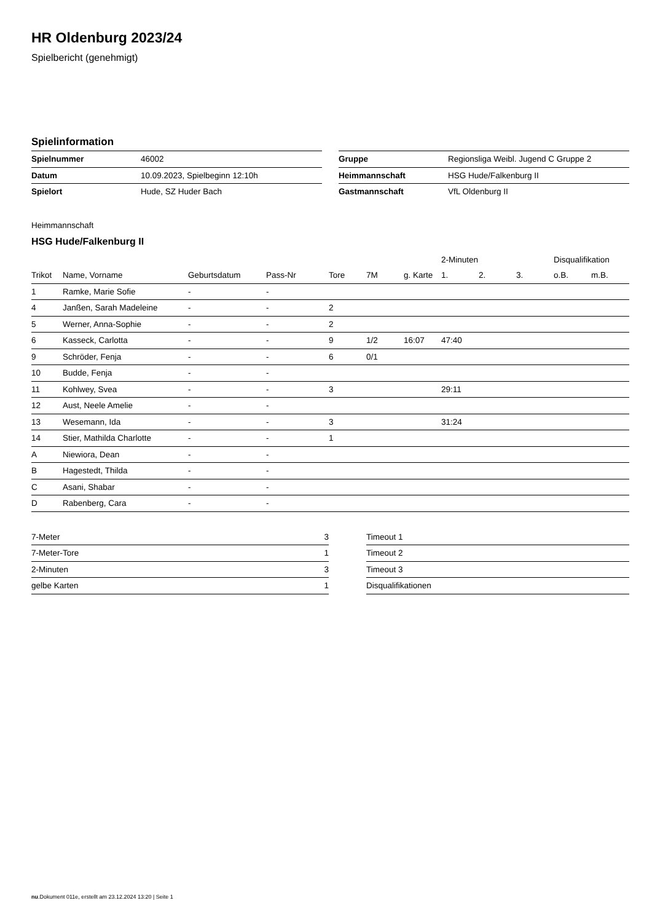HR Oldenburg 2023/24
Spielbericht (genehmigt)
Spielinformation
| Spielnummer | 46002 |
| Datum | 10.09.2023, Spielbeginn 12:10h |
| Spielort | Hude, SZ Huder Bach |
| Gruppe | Regionsliga Weibl. Jugend C Gruppe 2 |
| Heimmannschaft | HSG Hude/Falkenburg II |
| Gastmannschaft | VfL Oldenburg II |
Heimmannschaft
HSG Hude/Falkenburg II
| | | | | | | | 2-Minuten | | | Disqualifikation | |
| --- | --- | --- | --- | --- | --- | --- | --- | --- | --- | --- | --- |
| Trikot | Name, Vorname | Geburtsdatum | Pass-Nr | Tore | 7M | g. Karte | 1. | 2. | 3. | o.B. | m.B. |
| 1 | Ramke, Marie Sofie | - | - | | | | | | | | |
| 4 | Janßen, Sarah Madeleine | - | - | 2 | | | | | | | |
| 5 | Werner, Anna-Sophie | - | - | 2 | | | | | | | |
| 6 | Kasseck, Carlotta | - | - | 9 | 1/2 | 16:07 | 47:40 | | | | |
| 9 | Schröder, Fenja | - | - | 6 | 0/1 | | | | | | |
| 10 | Budde, Fenja | - | - | | | | | | | | |
| 11 | Kohlwey, Svea | - | - | 3 | | | 29:11 | | | | |
| 12 | Aust, Neele Amelie | - | - | | | | | | | | |
| 13 | Wesemann, Ida | - | - | 3 | | | 31:24 | | | | |
| 14 | Stier, Mathilda Charlotte | - | - | 1 | | | | | | | |
| A | Niewiora, Dean | - | - | | | | | | | | |
| B | Hagestedt, Thilda | - | - | | | | | | | | |
| C | Asani, Shabar | - | - | | | | | | | | |
| D | Rabenberg, Cara | - | - | | | | | | | | |
| 7-Meter | 3 |
| 7-Meter-Tore | 1 |
| 2-Minuten | 3 |
| gelbe Karten | 1 |
| Timeout 1 |
| Timeout 2 |
| Timeout 3 |
| Disqualifikationen |
nu.Dokument 011e, erstellt am 23.12.2024 13:20 | Seite 1